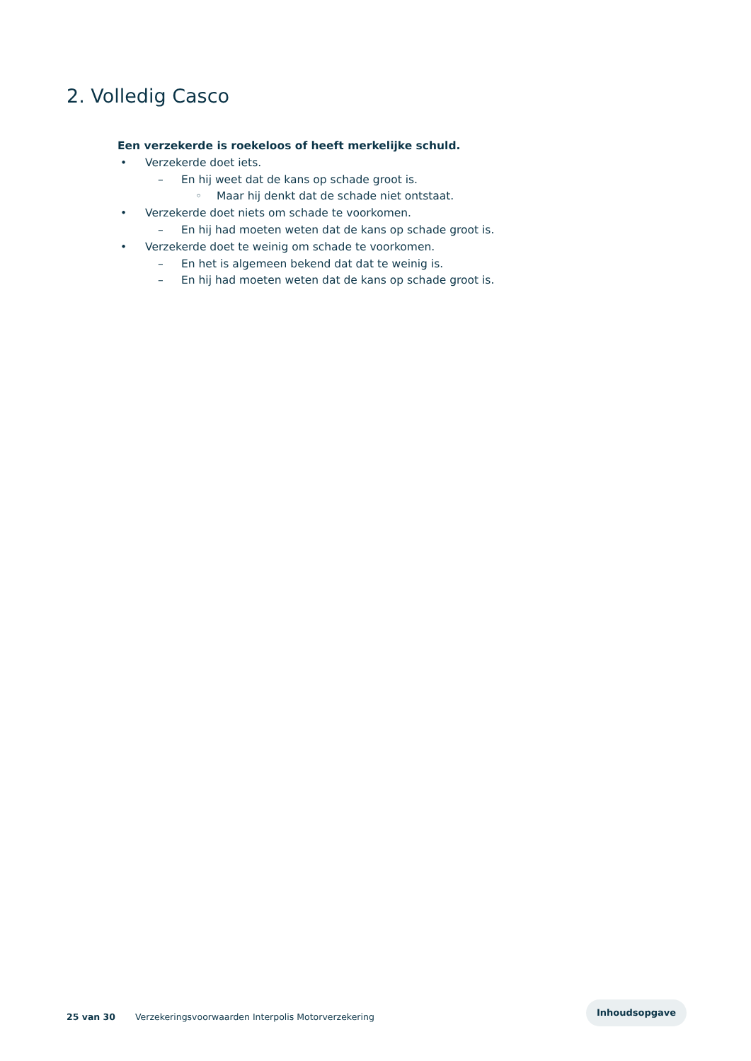2. Volledig Casco
Een verzekerde is roekeloos of heeft merkelijke schuld.
• Verzekerde doet iets.
– En hij weet dat de kans op schade groot is.
◦ Maar hij denkt dat de schade niet ontstaat.
• Verzekerde doet niets om schade te voorkomen.
– En hij had moeten weten dat de kans op schade groot is.
• Verzekerde doet te weinig om schade te voorkomen.
– En het is algemeen bekend dat dat te weinig is.
– En hij had moeten weten dat de kans op schade groot is.
25 van 30 Verzekeringsvoorwaarden Interpolis Motorverzekering
Inhoudsopgave